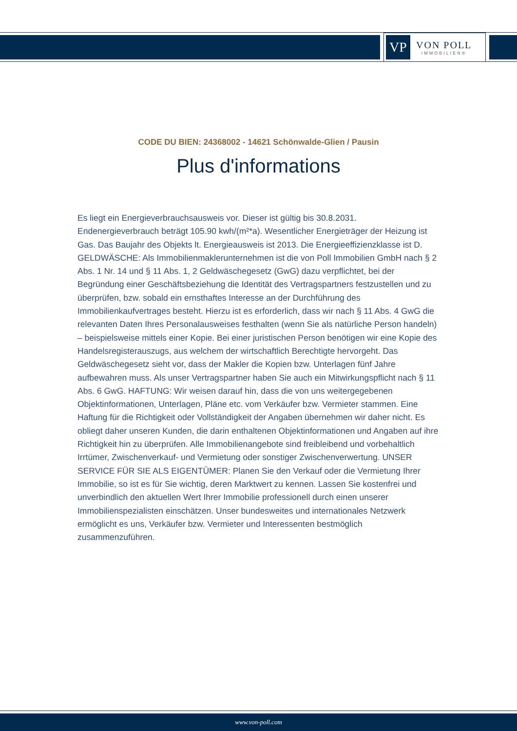VP
VON POLL
IMMOBILIEN®
CODE DU BIEN: 24368002 - 14621 Schönwalde-Glien / Pausin
Plus d'informations
Es liegt ein Energieverbrauchsausweis vor. Dieser ist gültig bis 30.8.2031. Endenergieverbrauch beträgt 105.90 kwh/(m²*a). Wesentlicher Energieträger der Heizung ist Gas. Das Baujahr des Objekts lt. Energieausweis ist 2013. Die Energieeffizienzklasse ist D. GELDWÄSCHE: Als Immobilienmaklerunternehmen ist die von Poll Immobilien GmbH nach § 2 Abs. 1 Nr. 14 und § 11 Abs. 1, 2 Geldwäschegesetz (GwG) dazu verpflichtet, bei der Begründung einer Geschäftsbeziehung die Identität des Vertragspartners festzustellen und zu überprüfen, bzw. sobald ein ernsthaftes Interesse an der Durchführung des Immobilienkaufvertrages besteht. Hierzu ist es erforderlich, dass wir nach § 11 Abs. 4 GwG die relevanten Daten Ihres Personalausweises festhalten (wenn Sie als natürliche Person handeln) – beispielsweise mittels einer Kopie. Bei einer juristischen Person benötigen wir eine Kopie des Handelsregisterauszugs, aus welchem der wirtschaftlich Berechtigte hervorgeht. Das Geldwäschegesetz sieht vor, dass der Makler die Kopien bzw. Unterlagen fünf Jahre aufbewahren muss. Als unser Vertragspartner haben Sie auch ein Mitwirkungspflicht nach § 11 Abs. 6 GwG. HAFTUNG: Wir weisen darauf hin, dass die von uns weitergegebenen Objektinformationen, Unterlagen, Pläne etc. vom Verkäufer bzw. Vermieter stammen. Eine Haftung für die Richtigkeit oder Vollständigkeit der Angaben übernehmen wir daher nicht. Es obliegt daher unseren Kunden, die darin enthaltenen Objektinformationen und Angaben auf ihre Richtigkeit hin zu überprüfen. Alle Immobilienangebote sind freibleibend und vorbehaltlich Irrtümer, Zwischenverkauf- und Vermietung oder sonstiger Zwischenverwertung. UNSER SERVICE FÜR SIE ALS EIGENTÜMER: Planen Sie den Verkauf oder die Vermietung Ihrer Immobilie, so ist es für Sie wichtig, deren Marktwert zu kennen. Lassen Sie kostenfrei und unverbindlich den aktuellen Wert Ihrer Immobilie professionell durch einen unserer Immobilienspezialisten einschätzen. Unser bundesweites und internationales Netzwerk ermöglicht es uns, Verkäufer bzw. Vermieter und Interessenten bestmöglich zusammenzuführen.
www.von-poll.com